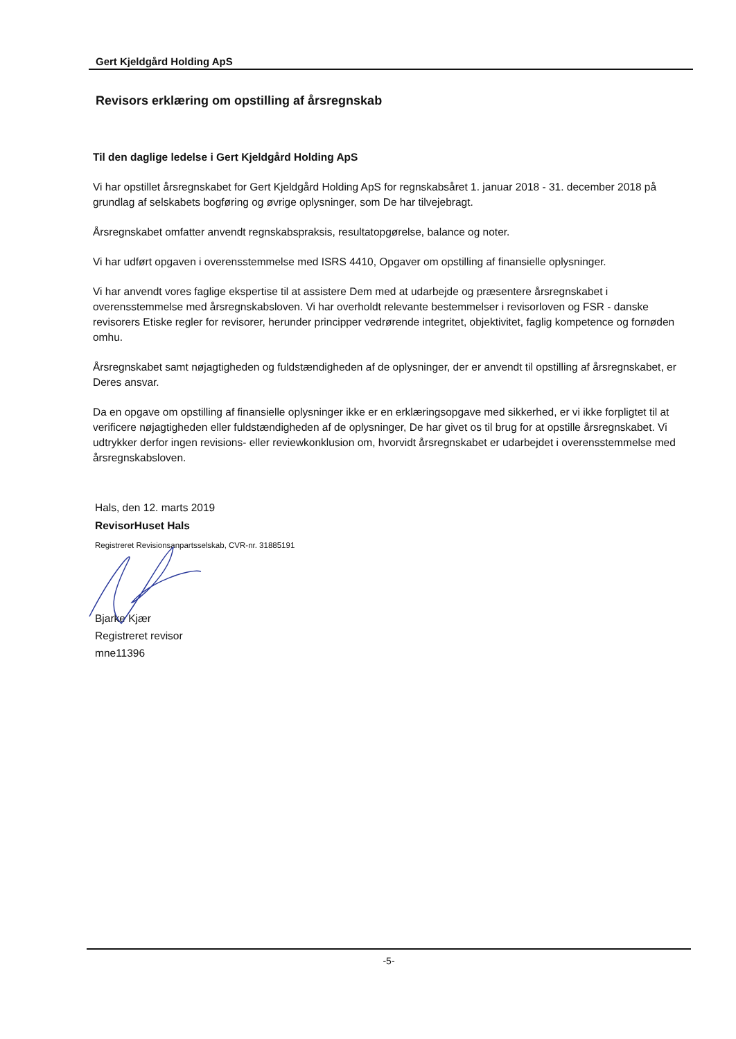Gert Kjeldgård Holding ApS
Revisors erklæring om opstilling af årsregnskab
Til den daglige ledelse i Gert Kjeldgård Holding ApS
Vi har opstillet årsregnskabet for Gert Kjeldgård Holding ApS for regnskabsåret 1. januar 2018 - 31. december 2018 på grundlag af selskabets bogføring og øvrige oplysninger, som De har tilvejebragt.
Årsregnskabet omfatter anvendt regnskabspraksis, resultatopgørelse, balance og noter.
Vi har udført opgaven i overensstemmelse med ISRS 4410, Opgaver om opstilling af finansielle oplysninger.
Vi har anvendt vores faglige ekspertise til at assistere Dem med at udarbejde og præsentere årsregnskabet i overensstemmelse med årsregnskabsloven. Vi har overholdt relevante bestemmelser i revisorloven og FSR - danske revisorers Etiske regler for revisorer, herunder principper vedrørende integritet, objektivitet, faglig kompetence og fornøden omhu.
Årsregnskabet samt nøjagtigheden og fuldstændigheden af de oplysninger, der er anvendt til opstilling af årsregnskabet, er Deres ansvar.
Da en opgave om opstilling af finansielle oplysninger ikke er en erklæringsopgave med sikkerhed, er vi ikke forpligtet til at verificere nøjagtigheden eller fuldstændigheden af de oplysninger, De har givet os til brug for at opstille årsregnskabet. Vi udtrykker derfor ingen revisions- eller reviewkonklusion om, hvorvidt årsregnskabet er udarbejdet i overensstemmelse med årsregnskabsloven.
Hals, den 12. marts 2019
RevisorHuset Hals
Registreret Revisionsanpartsselskab, CVR-nr. 31885191
Bjarke Kjær
Registreret revisor
mne11396
-5-